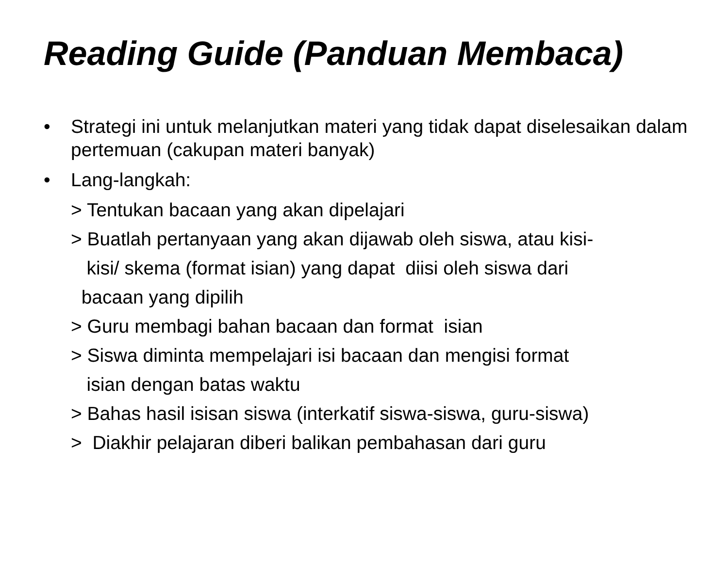Reading Guide (Panduan Membaca)
• Strategi ini untuk melanjutkan materi yang tidak dapat diselesaikan dalam pertemuan (cakupan materi banyak)
• Lang-langkah:
> Tentukan bacaan yang akan dipelajari
> Buatlah pertanyaan yang akan dijawab oleh siswa, atau kisi-
kisi/ skema (format isian) yang dapat diisi oleh siswa dari
bacaan yang dipilih
> Guru membagi bahan bacaan dan format isian
> Siswa diminta mempelajari isi bacaan dan mengisi format
isian dengan batas waktu
> Bahas hasil isisan siswa (interkatif siswa-siswa, guru-siswa)
> Diakhir pelajaran diberi balikan pembahasan dari guru